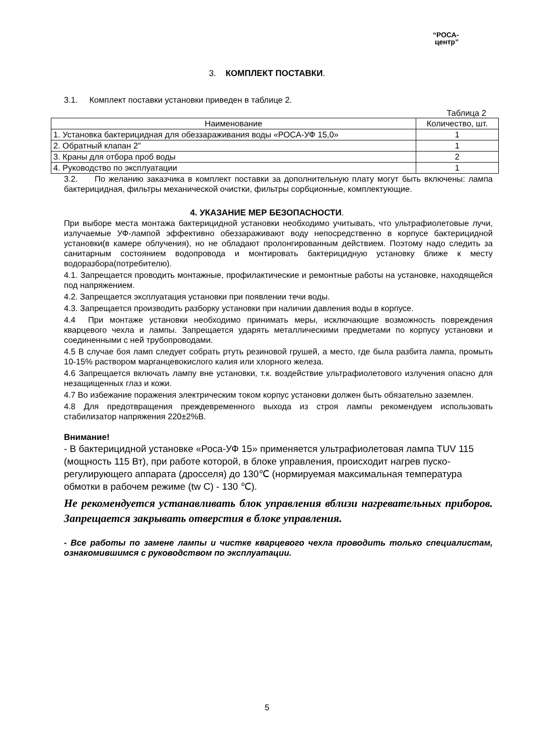“РОСА-
центр”
3. КОМПЛЕКТ ПОСТАВКИ.
3.1. Комплект поставки установки приведен в таблице 2.
Таблица 2
| Наименование | Количество, шт. |
| --- | --- |
| 1. Установка бактерицидная для обеззараживания воды «РОСА-УФ 15,0» | 1 |
| 2. Обратный клапан 2” | 1 |
| 3. Краны для отбора проб воды | 2 |
| 4. Руководство по эксплуатации | 1 |
3.2. По желанию заказчика в комплект поставки за дополнительную плату могут быть включены: лампа бактерицидная, фильтры механической очистки, фильтры сорбционные, комплектующие.
4. УКАЗАНИЕ МЕР БЕЗОПАСНОСТИ.
При выборе места монтажа бактерицидной установки необходимо учитывать, что ультрафиолетовые лучи, излучаемые УФ-лампой эффективно обеззараживают воду непосредственно в корпусе бактерицидной установки(в камере облучения), но не обладают пролонгированным действием. Поэтому надо следить за санитарным состоянием водопровода и монтировать бактерицидную установку ближе к месту водоразбора(потребителю).
4.1. Запрещается проводить монтажные, профилактические и ремонтные работы на установке, находящейся под напряжением.
4.2. Запрещается эксплуатация установки при появлении течи воды.
4.3. Запрещается производить разборку установки при наличии давления воды в корпусе.
4.4 При монтаже установки необходимо принимать меры, исключающие возможность повреждения кварцевого чехла и лампы. Запрещается ударять металлическими предметами по корпусу установки и соединенными с ней трубопроводами.
4.5 В случае боя ламп следует собрать ртуть резиновой грушей, а место, где была разбита лампа, промыть 10-15% раствором марганцевокислого калия или хлорного железа.
4.6 Запрещается включать лампу вне установки, т.к. воздействие ультрафиолетового излучения опасно для незащищенных глаз и кожи.
4.7 Во избежание поражения электрическим током корпус установки должен быть обязательно заземлен.
4.8 Для предотвращения преждевременного выхода из строя лампы рекомендуем использовать стабилизатор напряжения 220±2%В.
Внимание!
- В бактерицидной установке «Роса-УФ 15» применяется ультрафиолетовая лампа TUV 115 (мощность 115 Вт), при работе которой, в блоке управления, происходит нагрев пуско-регулирующего аппарата (дросселя) до 130℃ (нормируемая максимальная температура обмотки в рабочем режиме (tw C) - 130 ℃).
Не рекомендуется устанавливать блок управления вблизи нагревательных приборов. Запрещается закрывать отверстия в блоке управления.
- Все работы по замене лампы и чистке кварцевого чехла проводить только специалистам, ознакомившимся с руководством по эксплуатации.
5